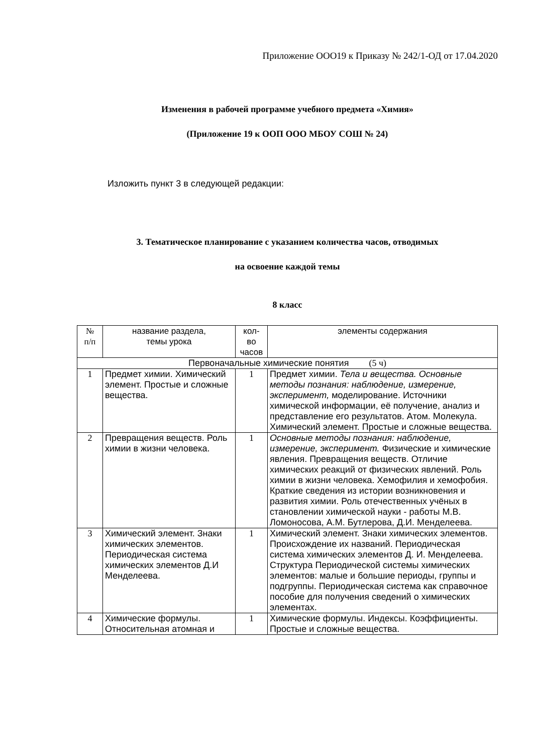Приложение ООО19 к Приказу № 242/1-ОД от 17.04.2020
Изменения в рабочей программе учебного предмета «Химия»
(Приложение 19 к ООП ООО МБОУ СОШ № 24)
Изложить пункт 3 в следующей редакции:
3. Тематическое планирование с указанием количества часов, отводимых
на освоение каждой темы
8 класс
| № п/п | название раздела, темы урока | кол- во часов | элементы содержания |
| --- | --- | --- | --- |
| Первоначальные химические понятия (5 ч) | | | |
| 1 | Предмет химии. Химический элемент. Простые и сложные вещества. | 1 | Предмет химии. Тела и вещества. Основные методы познания: наблюдение, измерение, эксперимент, моделирование. Источники химической информации, её получение, анализ и представление его результатов. Атом. Молекула. Химический элемент. Простые и сложные вещества. |
| 2 | Превращения веществ. Роль химии в жизни человека. | 1 | Основные методы познания: наблюдение, измерение, эксперимент. Физические и химические явления. Превращения веществ. Отличие химических реакций от физических явлений. Роль химии в жизни человека. Хемофилия и хемофобия. Краткие сведения из истории возникновения и развития химии. Роль отечественных учёных в становлении химической науки - работы М.В. Ломоносова, А.М. Бутлерова, Д.И. Менделеева. |
| 3 | Химический элемент. Знаки химических элементов. Периодическая система химических элементов Д.И Менделеева. | 1 | Химический элемент. Знаки химических элементов. Происхождение их названий. Периодическая система химических элементов Д. И. Менделеева. Структура Периодической системы химических элементов: малые и большие периоды, группы и подгруппы. Периодическая система как справочное пособие для получения сведений о химических элементах. |
| 4 | Химические формулы. Относительная атомная и | 1 | Химические формулы. Индексы. Коэффициенты. Простые и сложные вещества. |